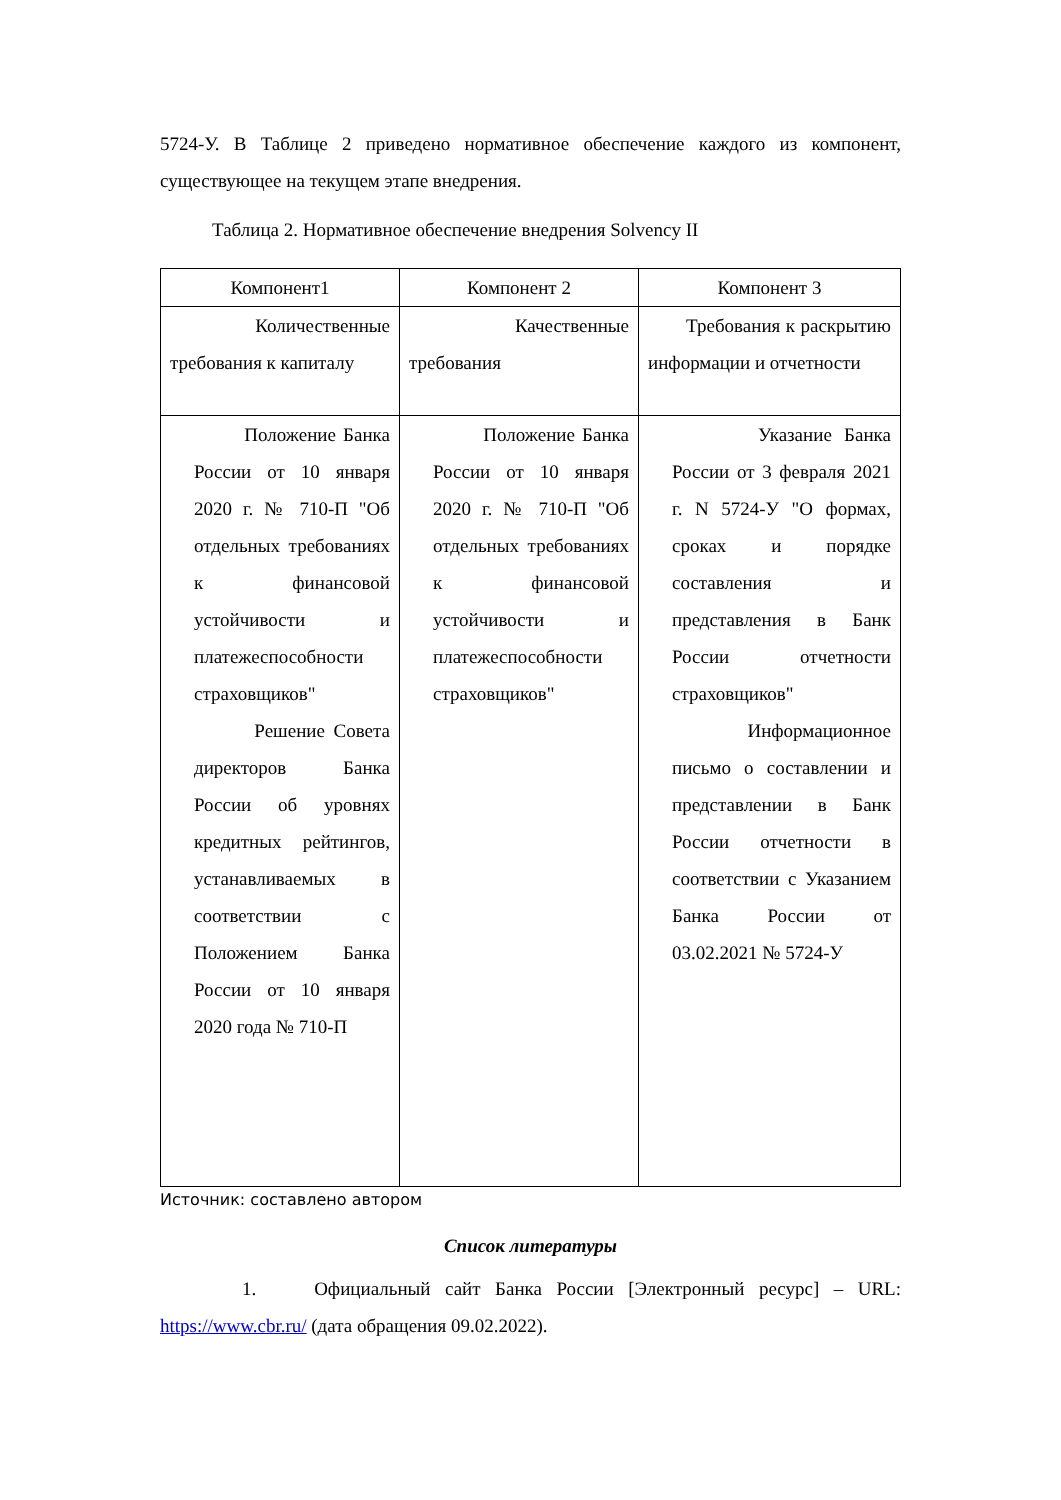5724-У. В Таблице 2 приведено нормативное обеспечение каждого из компонент, существующее на текущем этапе внедрения.
Таблица 2. Нормативное обеспечение внедрения Solvency II
| Компонент1 | Компонент 2 | Компонент 3 |
| Количественные требования к капиталу | Качественные требования | Требования к раскрытию информации и отчетности |
| Положение Банка России от 10 января 2020 г. № 710-П "Об отдельных требованиях к финансовой устойчивости и платежеспособности страховщиков" Решение Совета директоров Банка России об уровнях кредитных рейтингов, устанавливаемых в соответствии с Положением Банка России от 10 января 2020 года № 710-П | Положение Банка России от 10 января 2020 г. № 710-П "Об отдельных требованиях к финансовой устойчивости и платежеспособности страховщиков" | Указание Банка России от 3 февраля 2021 г. N 5724-У "О формах, сроках и порядке составления и представления в Банк России отчетности страховщиков" Информационное письмо о составлении и представлении в Банк России отчетности в соответствии с Указанием Банка России от 03.02.2021 № 5724-У |
Источник: составлено автором
Список литературы
1. Официальный сайт Банка России [Электронный ресурс] – URL: https://www.cbr.ru/ (дата обращения 09.02.2022).